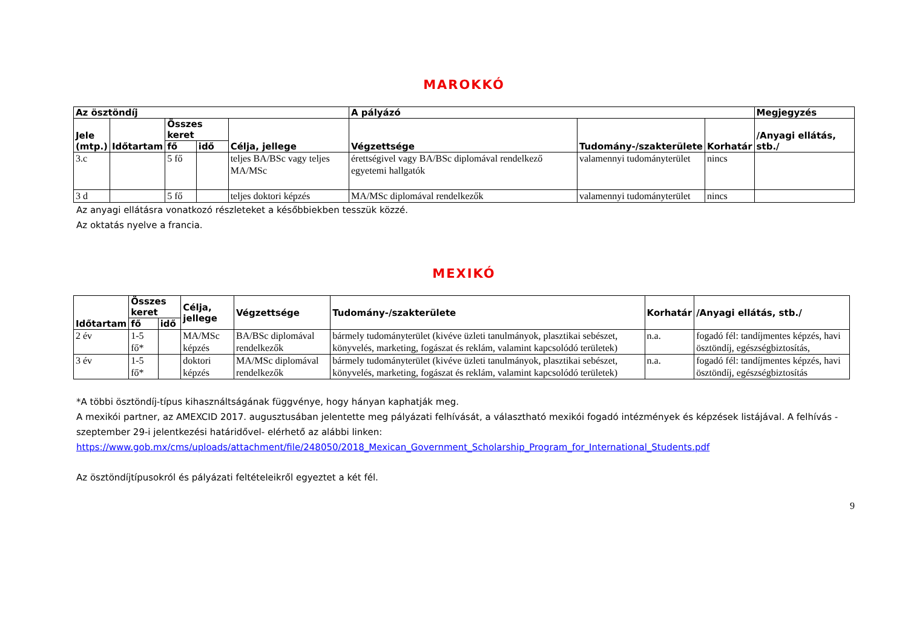MAROKKÓ
| Az ösztöndíj | | | | | A pályázó | | | Megjegyzés |
| --- | --- | --- | --- | --- | --- | --- | --- | --- |
| Jele (mtp.) | Időtartam | Összes keret | | Célja, jellege | Végzettsége | Tudomány-/szakterülete | Korhatár | /Anyagi ellátás, stb./ |
| | | fő | idő | | | | | |
| 3.c | | 5 fő | | teljes BA/BSc vagy teljes MA/MSc | érettségivel vagy BA/BSc diplomával rendelkező egyetemi hallgatók | valamennyi tudományterület | nincs | |
| 3 d | | 5 fő | | teljes doktori képzés | MA/MSc diplomával rendelkezők | valamennyi tudományterület | nincs | |
Az anyagi ellátásra vonatkozó részleteket a későbbiekben tesszük közzé.
Az oktatás nyelve a francia.
MEXIKÓ
| Időtartam | Összes keret | | Célja, jellege | Végzettsége | Tudomány-/szakterülete | Korhatár | /Anyagi ellátás, stb./ |
| --- | --- | --- | --- | --- | --- | --- | --- |
| | fő | idő | | | | | |
| 2 év | 1-5 fő* | | MA/MSc képzés | BA/BSc diplomával rendelkezők | bármely tudományterület (kivéve üzleti tanulmányok, plasztikai sebészet, könyvelés, marketing, fogászat és reklám, valamint kapcsolódó területek) | n.a. | fogadó fél: tandíjmentes képzés, havi ösztöndíj, egészségbiztosítás, |
| 3 év | 1-5 fő* | | doktori képzés | MA/MSc diplomával rendelkezők | bármely tudományterület (kivéve üzleti tanulmányok, plasztikai sebészet, könyvelés, marketing, fogászat és reklám, valamint kapcsolódó területek) | n.a. | fogadó fél: tandíjmentes képzés, havi ösztöndíj, egészségbiztosítás |
*A többi ösztöndíj-típus kihasználtságának függvénye, hogy hányan kaphatják meg.
A mexikói partner, az AMEXCID 2017. augusztusában jelentette meg pályázati felhívását, a választható mexikói fogadó intézmények és képzések listájával. A felhívás -szeptember 29-i jelentkezési határidővel- elérhető az alábbi linken:
https://www.gob.mx/cms/uploads/attachment/file/248050/2018_Mexican_Government_Scholarship_Program_for_International_Students.pdf
Az ösztöndíjtípusokról és pályázati feltételeikről egyeztet a két fél.
9